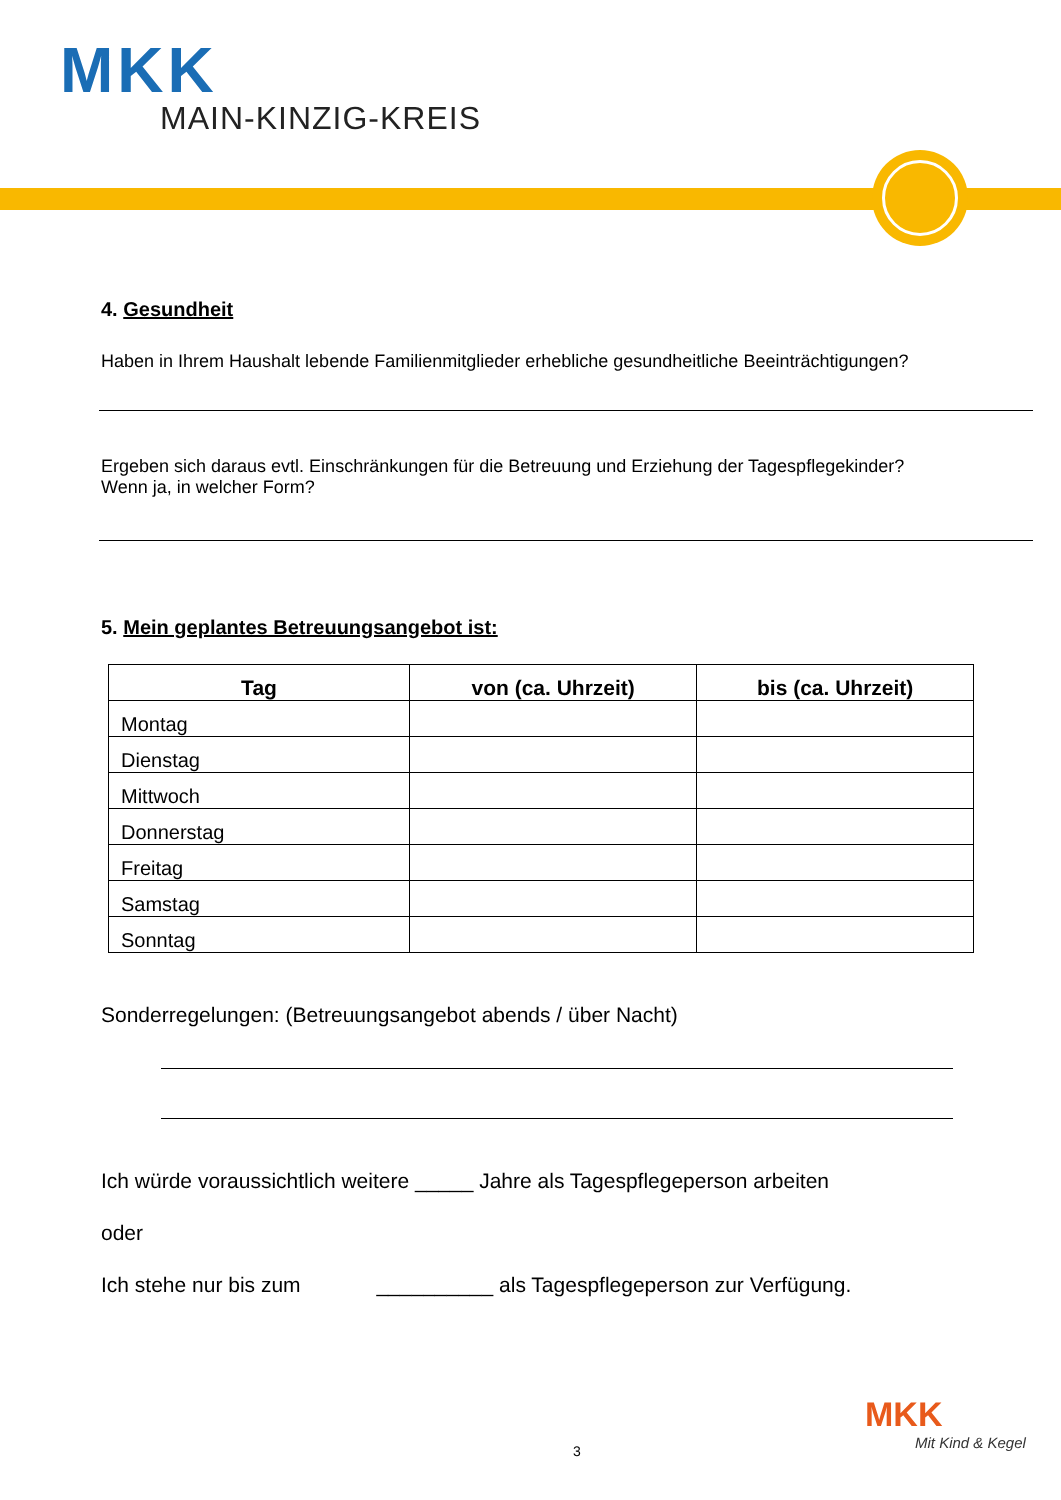MKK
MAIN-KINZIG-KREIS
4. Gesundheit
Haben in Ihrem Haushalt lebende Familienmitglieder erhebliche gesundheitliche Beeinträchtigungen?
Ergeben sich daraus evtl. Einschränkungen für die Betreuung und Erziehung der Tagespflegekinder?
Wenn ja, in welcher Form?
5. Mein geplantes Betreuungsangebot ist:
| Tag | von (ca. Uhrzeit) | bis (ca. Uhrzeit) |
| --- | --- | --- |
| Montag | | |
| Dienstag | | |
| Mittwoch | | |
| Donnerstag | | |
| Freitag | | |
| Samstag | | |
| Sonntag | | |
Sonderregelungen: (Betreuungsangebot abends / über Nacht)
Ich würde voraussichtlich weitere _____ Jahre als Tagespflegeperson arbeiten
oder
Ich stehe nur bis zum __________ als Tagespflegeperson zur Verfügung.
3
MKK
Mit Kind & Kegel